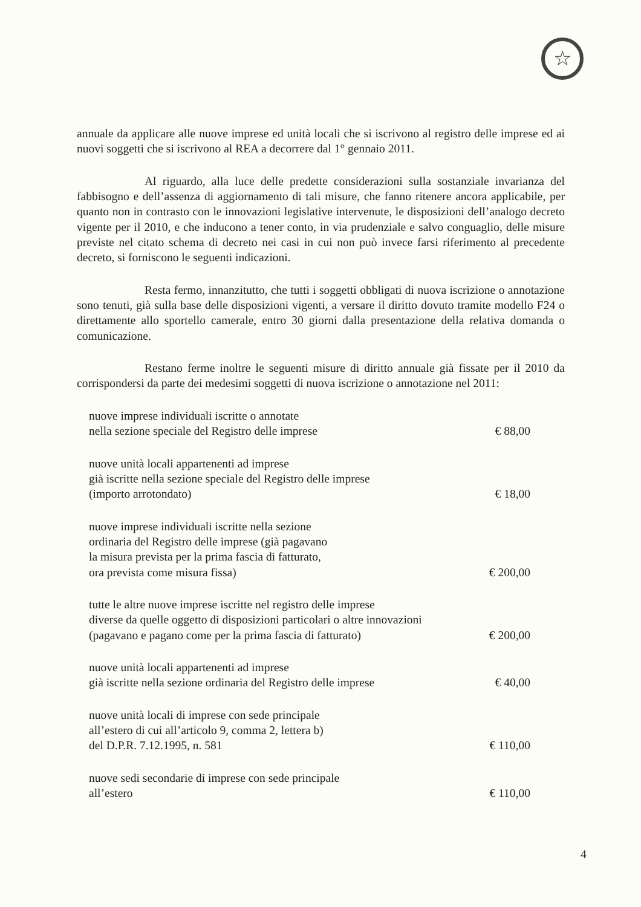☆
annuale da applicare alle nuove imprese ed unità locali che si iscrivono al registro delle imprese ed ai nuovi soggetti che si iscrivono al REA a decorrere dal 1° gennaio 2011.
Al riguardo, alla luce delle predette considerazioni sulla sostanziale invarianza del fabbisogno e dell’assenza di aggiornamento di tali misure, che fanno ritenere ancora applicabile, per quanto non in contrasto con le innovazioni legislative intervenute, le disposizioni dell’analogo decreto vigente per il 2010, e che inducono a tener conto, in via prudenziale e salvo conguaglio, delle misure previste nel citato schema di decreto nei casi in cui non può invece farsi riferimento al precedente decreto, si forniscono le seguenti indicazioni.
Resta fermo, innanzitutto, che tutti i soggetti obbligati di nuova iscrizione o annotazione sono tenuti, già sulla base delle disposizioni vigenti, a versare il diritto dovuto tramite modello F24 o direttamente allo sportello camerale, entro 30 giorni dalla presentazione della relativa domanda o comunicazione.
Restano ferme inoltre le seguenti misure di diritto annuale già fissate per il 2010 da corrispondersi da parte dei medesimi soggetti di nuova iscrizione o annotazione nel 2011:
| nuove imprese individuali iscritte o annotate nella sezione speciale del Registro delle imprese | € 88,00 |
| nuove unità locali appartenenti ad imprese già iscritte nella sezione speciale del Registro delle imprese (importo arrotondato) | € 18,00 |
| nuove imprese individuali iscritte nella sezione ordinaria del Registro delle imprese (già pagavano la misura prevista per la prima fascia di fatturato, ora prevista come misura fissa) | € 200,00 |
| tutte le altre nuove imprese iscritte nel registro delle imprese diverse da quelle oggetto di disposizioni particolari o altre innovazioni (pagavano e pagano come per la prima fascia di fatturato) | € 200,00 |
| nuove unità locali appartenenti ad imprese già iscritte nella sezione ordinaria del Registro delle imprese | € 40,00 |
| nuove unità locali di imprese con sede principale all’estero di cui all’articolo 9, comma 2, lettera b) del D.P.R. 7.12.1995, n. 581 | € 110,00 |
| nuove sedi secondarie di imprese con sede principale all’estero | € 110,00 |
4